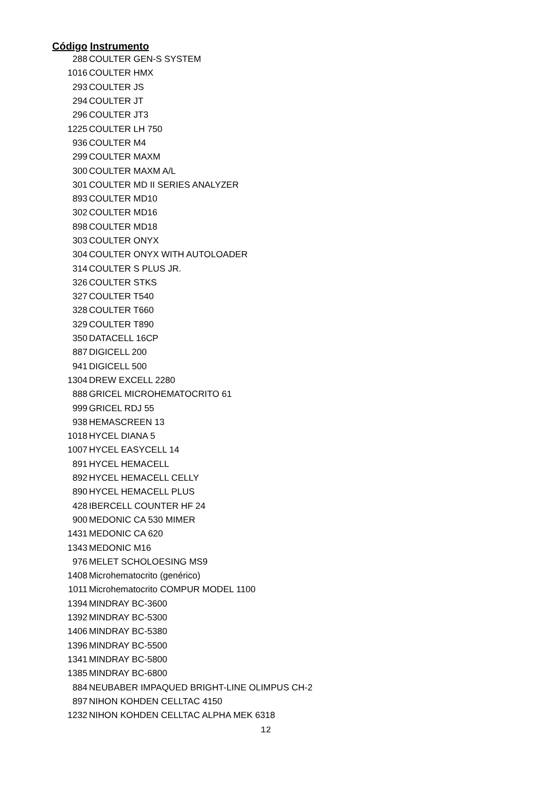| Código | Instrumento |
| --- | --- |
| 288 | COULTER GEN-S SYSTEM |
| 1016 | COULTER HMX |
| 293 | COULTER JS |
| 294 | COULTER JT |
| 296 | COULTER JT3 |
| 1225 | COULTER LH 750 |
| 936 | COULTER M4 |
| 299 | COULTER MAXM |
| 300 | COULTER MAXM A/L |
| 301 | COULTER MD II SERIES ANALYZER |
| 893 | COULTER MD10 |
| 302 | COULTER MD16 |
| 898 | COULTER MD18 |
| 303 | COULTER ONYX |
| 304 | COULTER ONYX WITH AUTOLOADER |
| 314 | COULTER S PLUS JR. |
| 326 | COULTER STKS |
| 327 | COULTER T540 |
| 328 | COULTER T660 |
| 329 | COULTER T890 |
| 350 | DATACELL 16CP |
| 887 | DIGICELL 200 |
| 941 | DIGICELL 500 |
| 1304 | DREW EXCELL 2280 |
| 888 | GRICEL MICROHEMATOCRITO 61 |
| 999 | GRICEL RDJ 55 |
| 938 | HEMASCREEN 13 |
| 1018 | HYCEL DIANA 5 |
| 1007 | HYCEL EASYCELL 14 |
| 891 | HYCEL HEMACELL |
| 892 | HYCEL HEMACELL CELLY |
| 890 | HYCEL HEMACELL PLUS |
| 428 | IBERCELL COUNTER HF 24 |
| 900 | MEDONIC CA 530 MIMER |
| 1431 | MEDONIC CA 620 |
| 1343 | MEDONIC M16 |
| 976 | MELET SCHOLOESING MS9 |
| 1408 | Microhematocrito (genérico) |
| 1011 | Microhematocrito COMPUR MODEL 1100 |
| 1394 | MINDRAY BC-3600 |
| 1392 | MINDRAY BC-5300 |
| 1406 | MINDRAY BC-5380 |
| 1396 | MINDRAY BC-5500 |
| 1341 | MINDRAY BC-5800 |
| 1385 | MINDRAY BC-6800 |
| 884 | NEUBABER IMPAQUED BRIGHT-LINE OLIMPUS CH-2 |
| 897 | NIHON KOHDEN CELLTAC 4150 |
| 1232 | NIHON KOHDEN CELLTAC ALPHA MEK 6318 |
12